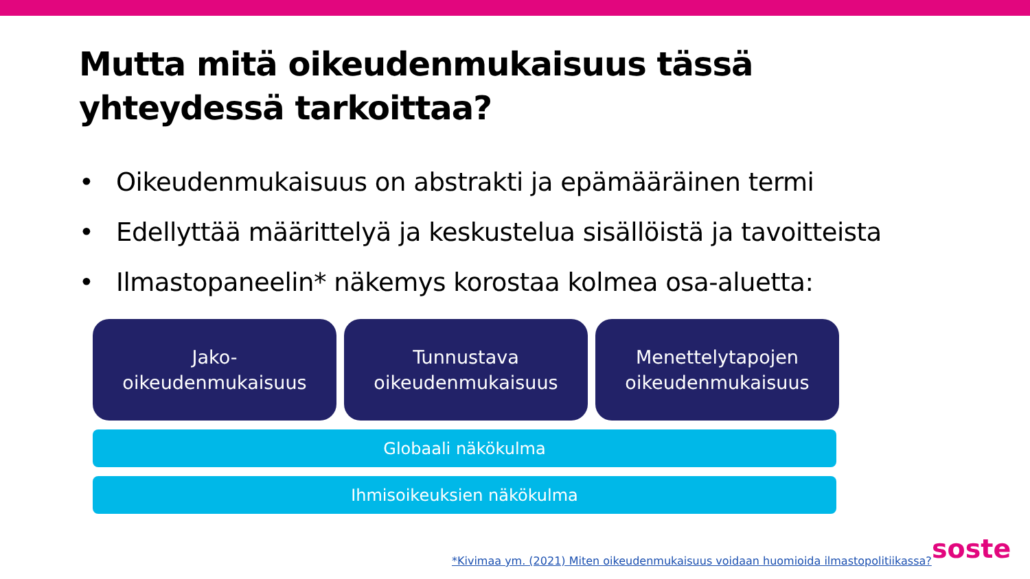Mutta mitä oikeudenmukaisuus tässä yhteydessä tarkoittaa?
• Oikeudenmukaisuus on abstrakti ja epämääräinen termi
• Edellyttää määrittelyä ja keskustelua sisällöistä ja tavoitteista
• Ilmastopaneelin* näkemys korostaa kolmea osa-aluetta:
Jako-
oikeudenmukaisuus
Tunnustava
oikeudenmukaisuus
Menettelytapojen
oikeudenmukaisuus
Globaali näkökulma
Ihmisoikeuksien näkökulma
*Kivimaa ym. (2021) Miten oikeudenmukaisuus voidaan huomioida ilmastopolitiikassa?
soste